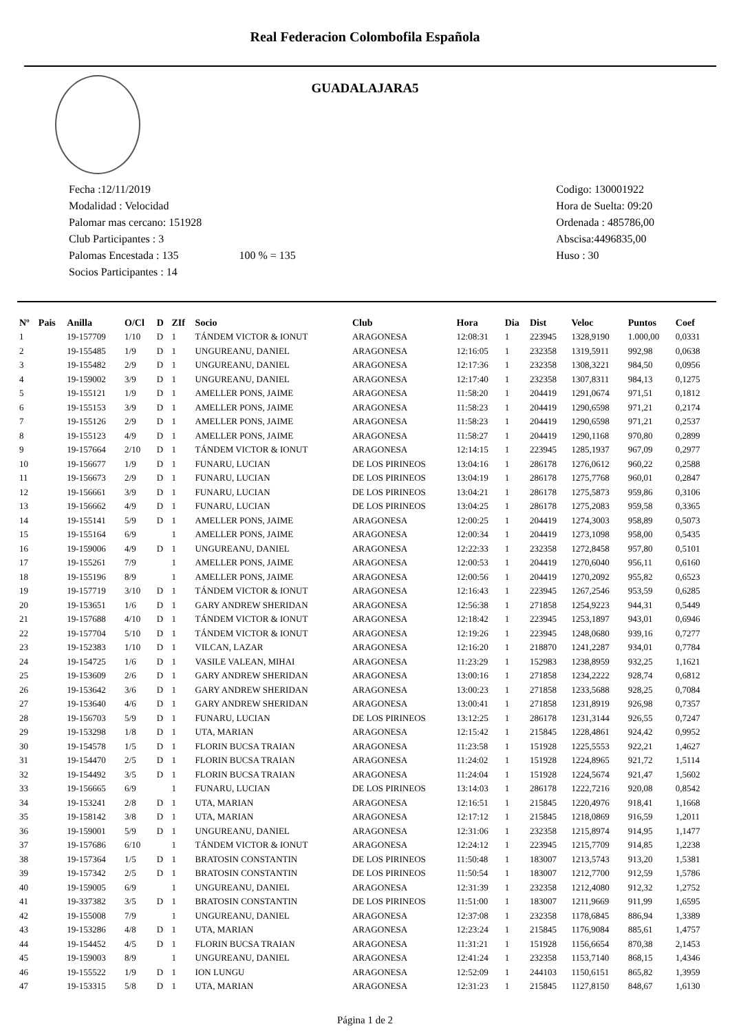Real Federacion Colombofila Española
GUADALAJARA5
Fecha :12/11/2019
Modalidad : Velocidad
Palomar mas cercano: 151928
Club Participantes : 3
Palomas Encestada : 135 100 % = 135
Socios Participantes : 14
Codigo: 130001922
Hora de Suelta: 09:20
Ordenada : 485786,00
Abscisa:4496835,00
Huso : 30
| Nº | Pais | Anilla | O/Cl | D | ZIf | Socio | Club | Hora | Dia | Dist | Veloc | Puntos | Coef |
| --- | --- | --- | --- | --- | --- | --- | --- | --- | --- | --- | --- | --- | --- |
| 1 | | 19-157709 | 1/10 | D | 1 | TÁNDEM VICTOR & IONUT | ARAGONESA | 12:08:31 | 1 | 223945 | 1328,9190 | 1.000,00 | 0,0331 |
| 2 | | 19-155485 | 1/9 | D | 1 | UNGUREANU, DANIEL | ARAGONESA | 12:16:05 | 1 | 232358 | 1319,5911 | 992,98 | 0,0638 |
| 3 | | 19-155482 | 2/9 | D | 1 | UNGUREANU, DANIEL | ARAGONESA | 12:17:36 | 1 | 232358 | 1308,3221 | 984,50 | 0,0956 |
| 4 | | 19-159002 | 3/9 | D | 1 | UNGUREANU, DANIEL | ARAGONESA | 12:17:40 | 1 | 232358 | 1307,8311 | 984,13 | 0,1275 |
| 5 | | 19-155121 | 1/9 | D | 1 | AMELLER PONS, JAIME | ARAGONESA | 11:58:20 | 1 | 204419 | 1291,0674 | 971,51 | 0,1812 |
| 6 | | 19-155153 | 3/9 | D | 1 | AMELLER PONS, JAIME | ARAGONESA | 11:58:23 | 1 | 204419 | 1290,6598 | 971,21 | 0,2174 |
| 7 | | 19-155126 | 2/9 | D | 1 | AMELLER PONS, JAIME | ARAGONESA | 11:58:23 | 1 | 204419 | 1290,6598 | 971,21 | 0,2537 |
| 8 | | 19-155123 | 4/9 | D | 1 | AMELLER PONS, JAIME | ARAGONESA | 11:58:27 | 1 | 204419 | 1290,1168 | 970,80 | 0,2899 |
| 9 | | 19-157664 | 2/10 | D | 1 | TÁNDEM VICTOR & IONUT | ARAGONESA | 12:14:15 | 1 | 223945 | 1285,1937 | 967,09 | 0,2977 |
| 10 | | 19-156677 | 1/9 | D | 1 | FUNARU, LUCIAN | DE LOS PIRINEOS | 13:04:16 | 1 | 286178 | 1276,0612 | 960,22 | 0,2588 |
| 11 | | 19-156673 | 2/9 | D | 1 | FUNARU, LUCIAN | DE LOS PIRINEOS | 13:04:19 | 1 | 286178 | 1275,7768 | 960,01 | 0,2847 |
| 12 | | 19-156661 | 3/9 | D | 1 | FUNARU, LUCIAN | DE LOS PIRINEOS | 13:04:21 | 1 | 286178 | 1275,5873 | 959,86 | 0,3106 |
| 13 | | 19-156662 | 4/9 | D | 1 | FUNARU, LUCIAN | DE LOS PIRINEOS | 13:04:25 | 1 | 286178 | 1275,2083 | 959,58 | 0,3365 |
| 14 | | 19-155141 | 5/9 | D | 1 | AMELLER PONS, JAIME | ARAGONESA | 12:00:25 | 1 | 204419 | 1274,3003 | 958,89 | 0,5073 |
| 15 | | 19-155164 | 6/9 | | 1 | AMELLER PONS, JAIME | ARAGONESA | 12:00:34 | 1 | 204419 | 1273,1098 | 958,00 | 0,5435 |
| 16 | | 19-159006 | 4/9 | D | 1 | UNGUREANU, DANIEL | ARAGONESA | 12:22:33 | 1 | 232358 | 1272,8458 | 957,80 | 0,5101 |
| 17 | | 19-155261 | 7/9 | | 1 | AMELLER PONS, JAIME | ARAGONESA | 12:00:53 | 1 | 204419 | 1270,6040 | 956,11 | 0,6160 |
| 18 | | 19-155196 | 8/9 | | 1 | AMELLER PONS, JAIME | ARAGONESA | 12:00:56 | 1 | 204419 | 1270,2092 | 955,82 | 0,6523 |
| 19 | | 19-157719 | 3/10 | D | 1 | TÁNDEM VICTOR & IONUT | ARAGONESA | 12:16:43 | 1 | 223945 | 1267,2546 | 953,59 | 0,6285 |
| 20 | | 19-153651 | 1/6 | D | 1 | GARY ANDREW SHERIDAN | ARAGONESA | 12:56:38 | 1 | 271858 | 1254,9223 | 944,31 | 0,5449 |
| 21 | | 19-157688 | 4/10 | D | 1 | TÁNDEM VICTOR & IONUT | ARAGONESA | 12:18:42 | 1 | 223945 | 1253,1897 | 943,01 | 0,6946 |
| 22 | | 19-157704 | 5/10 | D | 1 | TÁNDEM VICTOR & IONUT | ARAGONESA | 12:19:26 | 1 | 223945 | 1248,0680 | 939,16 | 0,7277 |
| 23 | | 19-152383 | 1/10 | D | 1 | VILCAN, LAZAR | ARAGONESA | 12:16:20 | 1 | 218870 | 1241,2287 | 934,01 | 0,7784 |
| 24 | | 19-154725 | 1/6 | D | 1 | VASILE VALEAN, MIHAI | ARAGONESA | 11:23:29 | 1 | 152983 | 1238,8959 | 932,25 | 1,1621 |
| 25 | | 19-153609 | 2/6 | D | 1 | GARY ANDREW SHERIDAN | ARAGONESA | 13:00:16 | 1 | 271858 | 1234,2222 | 928,74 | 0,6812 |
| 26 | | 19-153642 | 3/6 | D | 1 | GARY ANDREW SHERIDAN | ARAGONESA | 13:00:23 | 1 | 271858 | 1233,5688 | 928,25 | 0,7084 |
| 27 | | 19-153640 | 4/6 | D | 1 | GARY ANDREW SHERIDAN | ARAGONESA | 13:00:41 | 1 | 271858 | 1231,8919 | 926,98 | 0,7357 |
| 28 | | 19-156703 | 5/9 | D | 1 | FUNARU, LUCIAN | DE LOS PIRINEOS | 13:12:25 | 1 | 286178 | 1231,3144 | 926,55 | 0,7247 |
| 29 | | 19-153298 | 1/8 | D | 1 | UTA, MARIAN | ARAGONESA | 12:15:42 | 1 | 215845 | 1228,4861 | 924,42 | 0,9952 |
| 30 | | 19-154578 | 1/5 | D | 1 | FLORIN BUCSA TRAIAN | ARAGONESA | 11:23:58 | 1 | 151928 | 1225,5553 | 922,21 | 1,4627 |
| 31 | | 19-154470 | 2/5 | D | 1 | FLORIN BUCSA TRAIAN | ARAGONESA | 11:24:02 | 1 | 151928 | 1224,8965 | 921,72 | 1,5114 |
| 32 | | 19-154492 | 3/5 | D | 1 | FLORIN BUCSA TRAIAN | ARAGONESA | 11:24:04 | 1 | 151928 | 1224,5674 | 921,47 | 1,5602 |
| 33 | | 19-156665 | 6/9 | | 1 | FUNARU, LUCIAN | DE LOS PIRINEOS | 13:14:03 | 1 | 286178 | 1222,7216 | 920,08 | 0,8542 |
| 34 | | 19-153241 | 2/8 | D | 1 | UTA, MARIAN | ARAGONESA | 12:16:51 | 1 | 215845 | 1220,4976 | 918,41 | 1,1668 |
| 35 | | 19-158142 | 3/8 | D | 1 | UTA, MARIAN | ARAGONESA | 12:17:12 | 1 | 215845 | 1218,0869 | 916,59 | 1,2011 |
| 36 | | 19-159001 | 5/9 | D | 1 | UNGUREANU, DANIEL | ARAGONESA | 12:31:06 | 1 | 232358 | 1215,8974 | 914,95 | 1,1477 |
| 37 | | 19-157686 | 6/10 | | 1 | TÁNDEM VICTOR & IONUT | ARAGONESA | 12:24:12 | 1 | 223945 | 1215,7709 | 914,85 | 1,2238 |
| 38 | | 19-157364 | 1/5 | D | 1 | BRATOSIN CONSTANTIN | DE LOS PIRINEOS | 11:50:48 | 1 | 183007 | 1213,5743 | 913,20 | 1,5381 |
| 39 | | 19-157342 | 2/5 | D | 1 | BRATOSIN CONSTANTIN | DE LOS PIRINEOS | 11:50:54 | 1 | 183007 | 1212,7700 | 912,59 | 1,5786 |
| 40 | | 19-159005 | 6/9 | | 1 | UNGUREANU, DANIEL | ARAGONESA | 12:31:39 | 1 | 232358 | 1212,4080 | 912,32 | 1,2752 |
| 41 | | 19-337382 | 3/5 | D | 1 | BRATOSIN CONSTANTIN | DE LOS PIRINEOS | 11:51:00 | 1 | 183007 | 1211,9669 | 911,99 | 1,6595 |
| 42 | | 19-155008 | 7/9 | | 1 | UNGUREANU, DANIEL | ARAGONESA | 12:37:08 | 1 | 232358 | 1178,6845 | 886,94 | 1,3389 |
| 43 | | 19-153286 | 4/8 | D | 1 | UTA, MARIAN | ARAGONESA | 12:23:24 | 1 | 215845 | 1176,9084 | 885,61 | 1,4757 |
| 44 | | 19-154452 | 4/5 | D | 1 | FLORIN BUCSA TRAIAN | ARAGONESA | 11:31:21 | 1 | 151928 | 1156,6654 | 870,38 | 2,1453 |
| 45 | | 19-159003 | 8/9 | | 1 | UNGUREANU, DANIEL | ARAGONESA | 12:41:24 | 1 | 232358 | 1153,7140 | 868,15 | 1,4346 |
| 46 | | 19-155522 | 1/9 | D | 1 | ION LUNGU | ARAGONESA | 12:52:09 | 1 | 244103 | 1150,6151 | 865,82 | 1,3959 |
| 47 | | 19-153315 | 5/8 | D | 1 | UTA, MARIAN | ARAGONESA | 12:31:23 | 1 | 215845 | 1127,8150 | 848,67 | 1,6130 |
Página 1 de 2